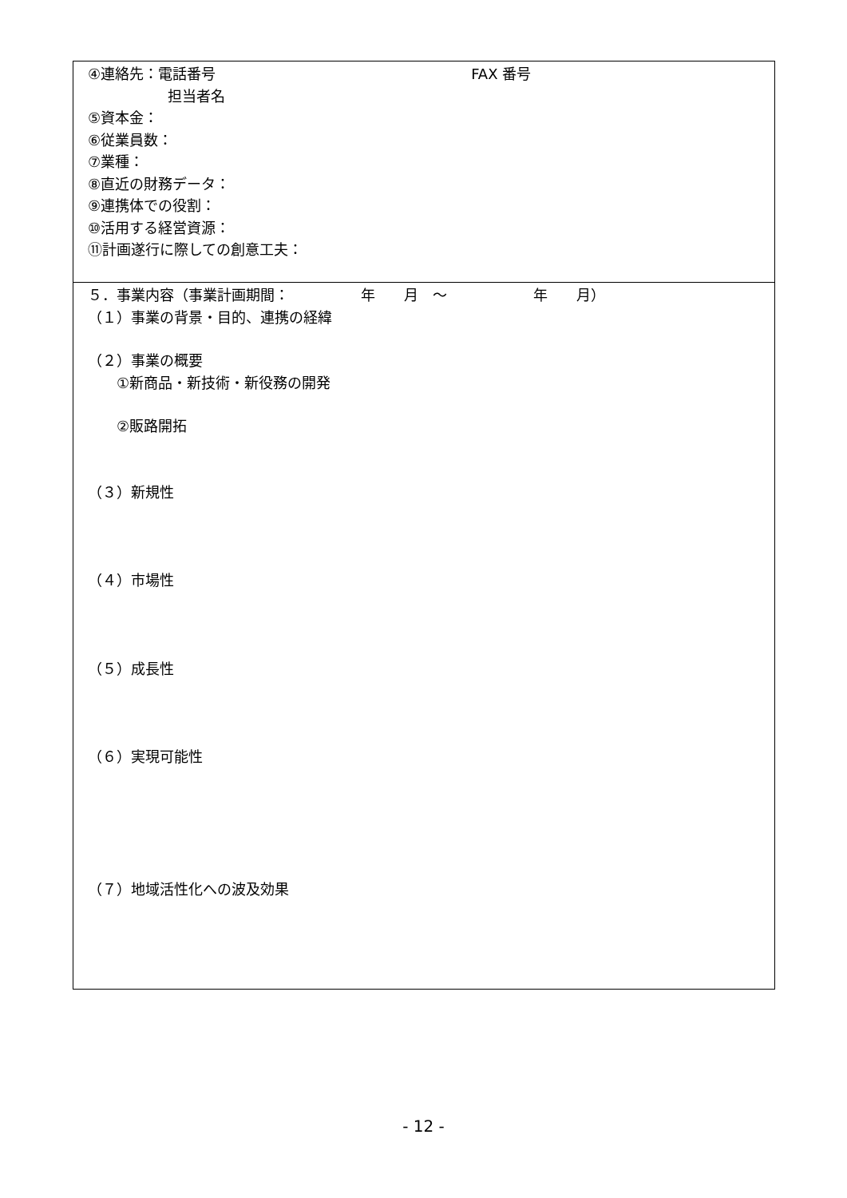| ④連絡先：電話番号 FAX 番号 担当者名 ⑤資本金： ⑥従業員数： ⑦業種： ⑧直近の財務データ： ⑨連携体での役割： ⑩活用する経営資源： ⑪計画遂行に際しての創意工夫： |
| ５．事業内容（事業計画期間： 年 月 ～ 年 月） （１）事業の背景・目的、連携の経緯 （２）事業の概要 ①新商品・新技術・新役務の開発 ②販路開拓 （３）新規性 （４）市場性 （５）成長性 （６）実現可能性 （７）地域活性化への波及効果 |
- 12 -